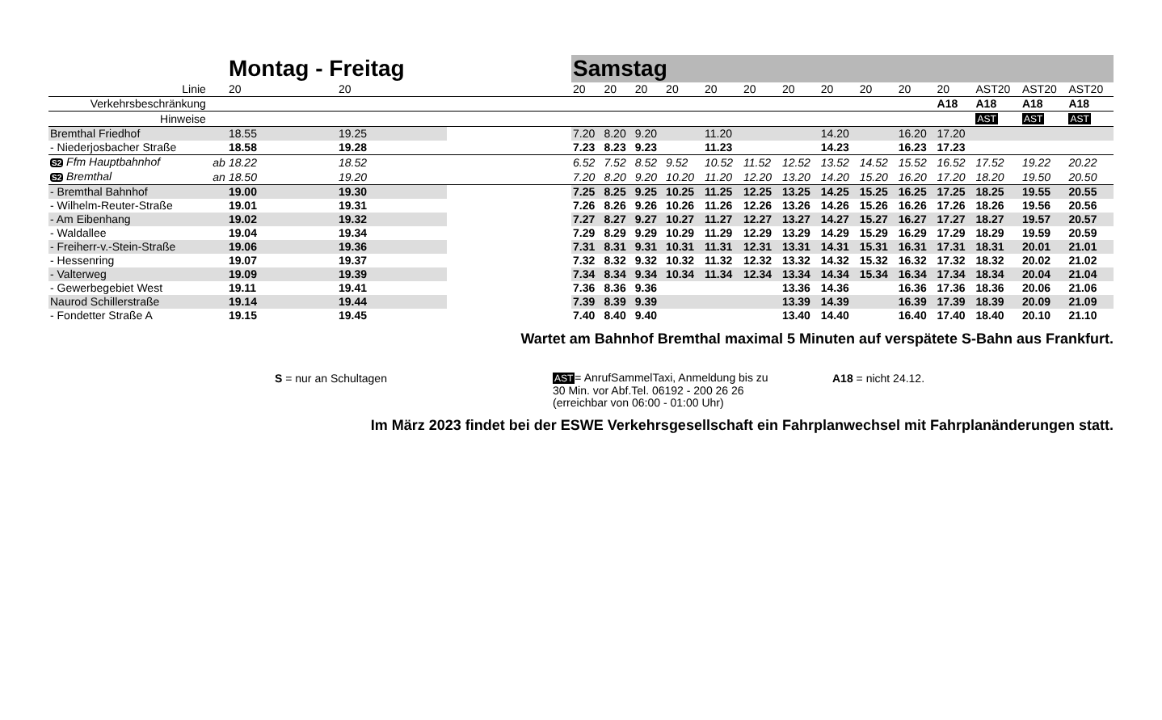| | | Montag - Freitag | | | Samstag | | | | | | | | | | | | | |
| --- | --- | --- | --- | --- | --- | --- | --- | --- | --- | --- | --- | --- | --- | --- | --- | --- | --- | --- |
| Linie | | 20 | 20 | | 20 | 20 | 20 | 20 | 20 | 20 | 20 | 20 | 20 | 20 | 20 | AST20 | AST20 | AST20 |
| Verkehrsbeschränkung | | | | | | | | | | | | | | | A18 | A18 | A18 | A18 |
| Hinweise | | | | | | | | | | | | | | | | AST | AST | AST |
| Bremthal Friedhof | | 18.55 | 19.25 | | 7.20 | 8.20 | 9.20 | | 11.20 | | | 14.20 | | 16.20 | 17.20 | | | |
| - Niederjosbacher Straße | | 18.58 | 19.28 | | 7.23 | 8.23 | 9.23 | | 11.23 | | | 14.23 | | 16.23 | 17.23 | | | |
| S2 Ffm Hauptbahnhof | ab | 18.22 | 18.52 | | 6.52 | 7.52 | 8.52 | 9.52 | 10.52 | 11.52 | 12.52 | 13.52 | 14.52 | 15.52 | 16.52 | 17.52 | 19.22 | 20.22 |
| S2 Bremthal | an | 18.50 | 19.20 | | 7.20 | 8.20 | 9.20 | 10.20 | 11.20 | 12.20 | 13.20 | 14.20 | 15.20 | 16.20 | 17.20 | 18.20 | 19.50 | 20.50 |
| - Bremthal Bahnhof | | 19.00 | 19.30 | | 7.25 | 8.25 | 9.25 | 10.25 | 11.25 | 12.25 | 13.25 | 14.25 | 15.25 | 16.25 | 17.25 | 18.25 | 19.55 | 20.55 |
| - Wilhelm-Reuter-Straße | | 19.01 | 19.31 | | 7.26 | 8.26 | 9.26 | 10.26 | 11.26 | 12.26 | 13.26 | 14.26 | 15.26 | 16.26 | 17.26 | 18.26 | 19.56 | 20.56 |
| - Am Eibenhang | | 19.02 | 19.32 | | 7.27 | 8.27 | 9.27 | 10.27 | 11.27 | 12.27 | 13.27 | 14.27 | 15.27 | 16.27 | 17.27 | 18.27 | 19.57 | 20.57 |
| - Waldallee | | 19.04 | 19.34 | | 7.29 | 8.29 | 9.29 | 10.29 | 11.29 | 12.29 | 13.29 | 14.29 | 15.29 | 16.29 | 17.29 | 18.29 | 19.59 | 20.59 |
| - Freiherr-v.-Stein-Straße | | 19.06 | 19.36 | | 7.31 | 8.31 | 9.31 | 10.31 | 11.31 | 12.31 | 13.31 | 14.31 | 15.31 | 16.31 | 17.31 | 18.31 | 20.01 | 21.01 |
| - Hessenring | | 19.07 | 19.37 | | 7.32 | 8.32 | 9.32 | 10.32 | 11.32 | 12.32 | 13.32 | 14.32 | 15.32 | 16.32 | 17.32 | 18.32 | 20.02 | 21.02 |
| - Valterweg | | 19.09 | 19.39 | | 7.34 | 8.34 | 9.34 | 10.34 | 11.34 | 12.34 | 13.34 | 14.34 | 15.34 | 16.34 | 17.34 | 18.34 | 20.04 | 21.04 |
| - Gewerbegebiet West | | 19.11 | 19.41 | | 7.36 | 8.36 | 9.36 | | | | 13.36 | 14.36 | | 16.36 | 17.36 | 18.36 | 20.06 | 21.06 |
| Naurod Schillerstraße | | 19.14 | 19.44 | | 7.39 | 8.39 | 9.39 | | | | 13.39 | 14.39 | | 16.39 | 17.39 | 18.39 | 20.09 | 21.09 |
| - Fondetter Straße A | | 19.15 | 19.45 | | 7.40 | 8.40 | 9.40 | | | | 13.40 | 14.40 | | 16.40 | 17.40 | 18.40 | 20.10 | 21.10 |
Wartet am Bahnhof Bremthal maximal 5 Minuten auf verspätete S-Bahn aus Frankfurt.
S = nur an Schultagen
AST= AnrufSammelTaxi, Anmeldung bis zu
30 Min. vor Abf.Tel. 06192 - 200 26 26
(erreichbar von 06:00 - 01:00 Uhr)
A18 = nicht 24.12.
Im März 2023 findet bei der ESWE Verkehrsgesellschaft ein Fahrplanwechsel mit Fahrplanänderungen statt.